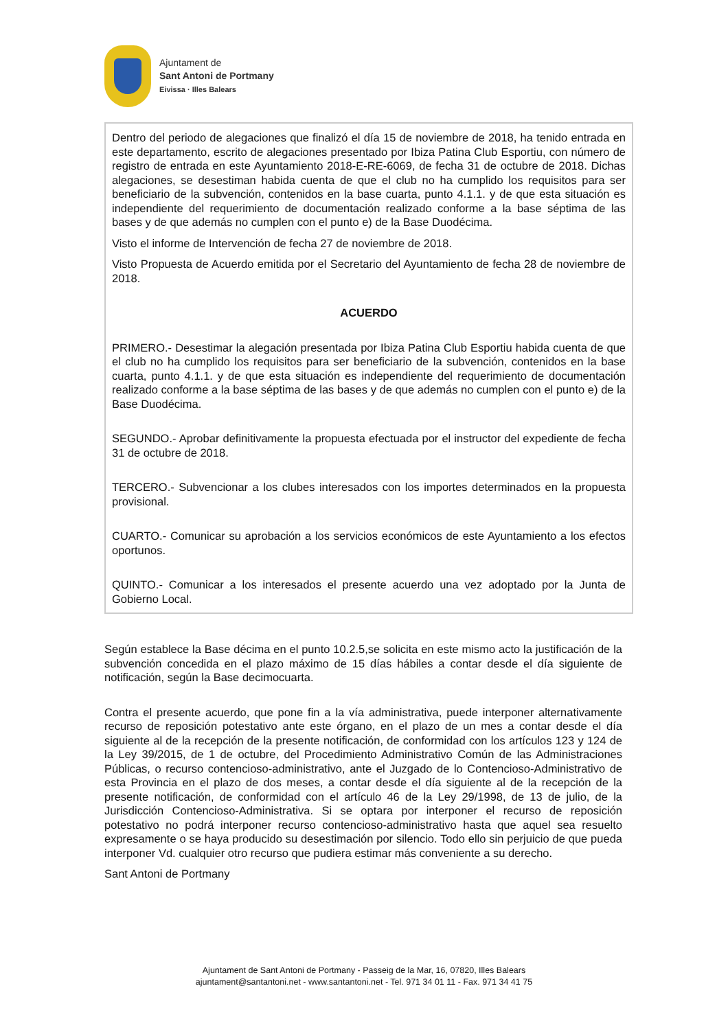Ajuntament de
Sant Antoni de Portmany
Eivissa · Illes Balears
Dentro del periodo de alegaciones que finalizó el día 15 de noviembre de 2018, ha tenido entrada en este departamento, escrito de alegaciones presentado por Ibiza Patina Club Esportiu, con número de registro de entrada en este Ayuntamiento 2018-E-RE-6069, de fecha 31 de octubre de 2018. Dichas alegaciones, se desestiman habida cuenta de que el club no ha cumplido los requisitos para ser beneficiario de la subvención, contenidos en la base cuarta, punto 4.1.1. y de que esta situación es independiente del requerimiento de documentación realizado conforme a la base séptima de las bases y de que además no cumplen con el punto e) de la Base Duodécima.
Visto el informe de Intervención de fecha 27 de noviembre de 2018.
Visto Propuesta de Acuerdo emitida por el Secretario del Ayuntamiento de fecha 28 de noviembre de 2018.
ACUERDO
PRIMERO.- Desestimar la alegación presentada por Ibiza Patina Club Esportiu habida cuenta de que el club no ha cumplido los requisitos para ser beneficiario de la subvención, contenidos en la base cuarta, punto 4.1.1. y de que esta situación es independiente del requerimiento de documentación realizado conforme a la base séptima de las bases y de que además no cumplen con el punto e) de la Base Duodécima.
SEGUNDO.- Aprobar definitivamente la propuesta efectuada por el instructor del expediente de fecha 31 de octubre de 2018.
TERCERO.- Subvencionar a los clubes interesados con los importes determinados en la propuesta provisional.
CUARTO.- Comunicar su aprobación a los servicios económicos de este Ayuntamiento a los efectos oportunos.
QUINTO.- Comunicar a los interesados el presente acuerdo una vez adoptado por la Junta de Gobierno Local.
Según establece la Base décima en el punto 10.2.5,se solicita en este mismo acto la justificación de la subvención concedida en el plazo máximo de 15 días hábiles a contar desde el día siguiente de notificación, según la Base decimocuarta.
Contra el presente acuerdo, que pone fin a la vía administrativa, puede interponer alternativamente recurso de reposición potestativo ante este órgano, en el plazo de un mes a contar desde el día siguiente al de la recepción de la presente notificación, de conformidad con los artículos 123 y 124 de la Ley 39/2015, de 1 de octubre, del Procedimiento Administrativo Común de las Administraciones Públicas, o recurso contencioso-administrativo, ante el Juzgado de lo Contencioso-Administrativo de esta Provincia en el plazo de dos meses, a contar desde el día siguiente al de la recepción de la presente notificación, de conformidad con el artículo 46 de la Ley 29/1998, de 13 de julio, de la Jurisdicción Contencioso-Administrativa. Si se optara por interponer el recurso de reposición potestativo no podrá interponer recurso contencioso-administrativo hasta que aquel sea resuelto expresamente o se haya producido su desestimación por silencio. Todo ello sin perjuicio de que pueda interponer Vd. cualquier otro recurso que pudiera estimar más conveniente a su derecho.
Sant Antoni de Portmany
Ajuntament de Sant Antoni de Portmany - Passeig de la Mar, 16, 07820, Illes Balears
ajuntament@santantoni.net - www.santantoni.net - Tel. 971 34 01 11 - Fax. 971 34 41 75